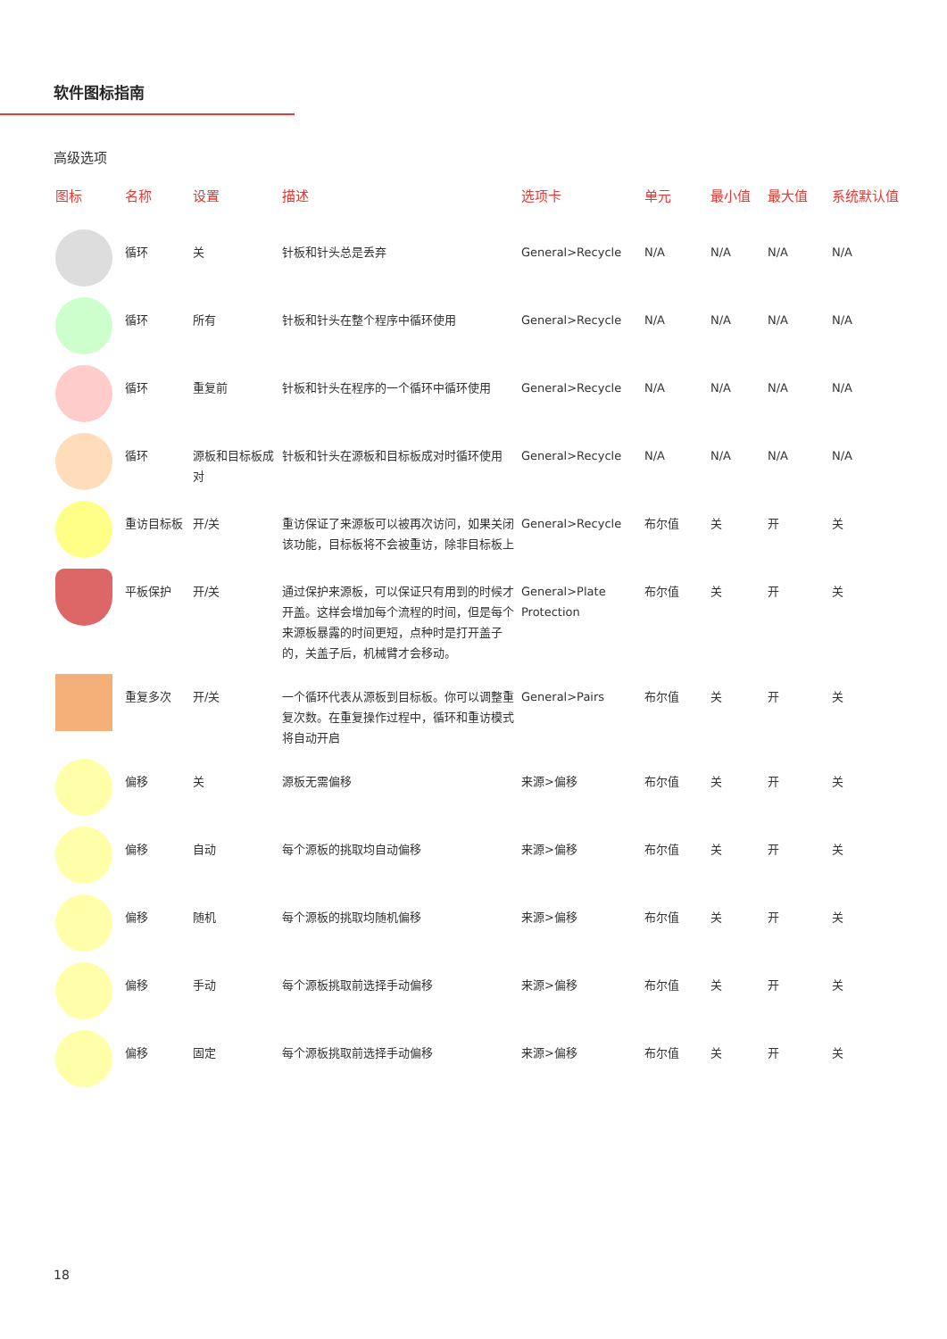软件图标指南
高级选项
| 图标 | 名称 | 设置 | 描述 | 选项卡 | 单元 | 最小值 | 最大值 | 系统默认值 |
| --- | --- | --- | --- | --- | --- | --- | --- | --- |
| | 循环 | 关 | 针板和针头总是丢弃 | General>Recycle | N/A | N/A | N/A | N/A |
| | 循环 | 所有 | 针板和针头在整个程序中循环使用 | General>Recycle | N/A | N/A | N/A | N/A |
| | 循环 | 重复前 | 针板和针头在程序的一个循环中循环使用 | General>Recycle | N/A | N/A | N/A | N/A |
| | 循环 | 源板和目标板成对 | 针板和针头在源板和目标板成对时循环使用 | General>Recycle | N/A | N/A | N/A | N/A |
| | 重访目标板 | 开/关 | 重访保证了来源板可以被再次访问，如果关闭该功能，目标板将不会被重访，除非目标板上 | General>Recycle | 布尔值 | 关 | 开 | 关 |
| | 平板保护 | 开/关 | 通过保护来源板，可以保证只有用到的时候才开盖。这样会增加每个流程的时间，但是每个来源板暴露的时间更短，点种时是打开盖子的，关盖子后，机械臂才会移动。 | General>Plate Protection | 布尔值 | 关 | 开 | 关 |
| | 重复多次 | 开/关 | 一个循环代表从源板到目标板。你可以调整重复次数。在重复操作过程中，循环和重访模式将自动开启 | General>Pairs | 布尔值 | 关 | 开 | 关 |
| | 偏移 | 关 | 源板无需偏移 | 来源>偏移 | 布尔值 | 关 | 开 | 关 |
| | 偏移 | 自动 | 每个源板的挑取均自动偏移 | 来源>偏移 | 布尔值 | 关 | 开 | 关 |
| | 偏移 | 随机 | 每个源板的挑取均随机偏移 | 来源>偏移 | 布尔值 | 关 | 开 | 关 |
| | 偏移 | 手动 | 每个源板挑取前选择手动偏移 | 来源>偏移 | 布尔值 | 关 | 开 | 关 |
| | 偏移 | 固定 | 每个源板挑取前选择手动偏移 | 来源>偏移 | 布尔值 | 关 | 开 | 关 |
18